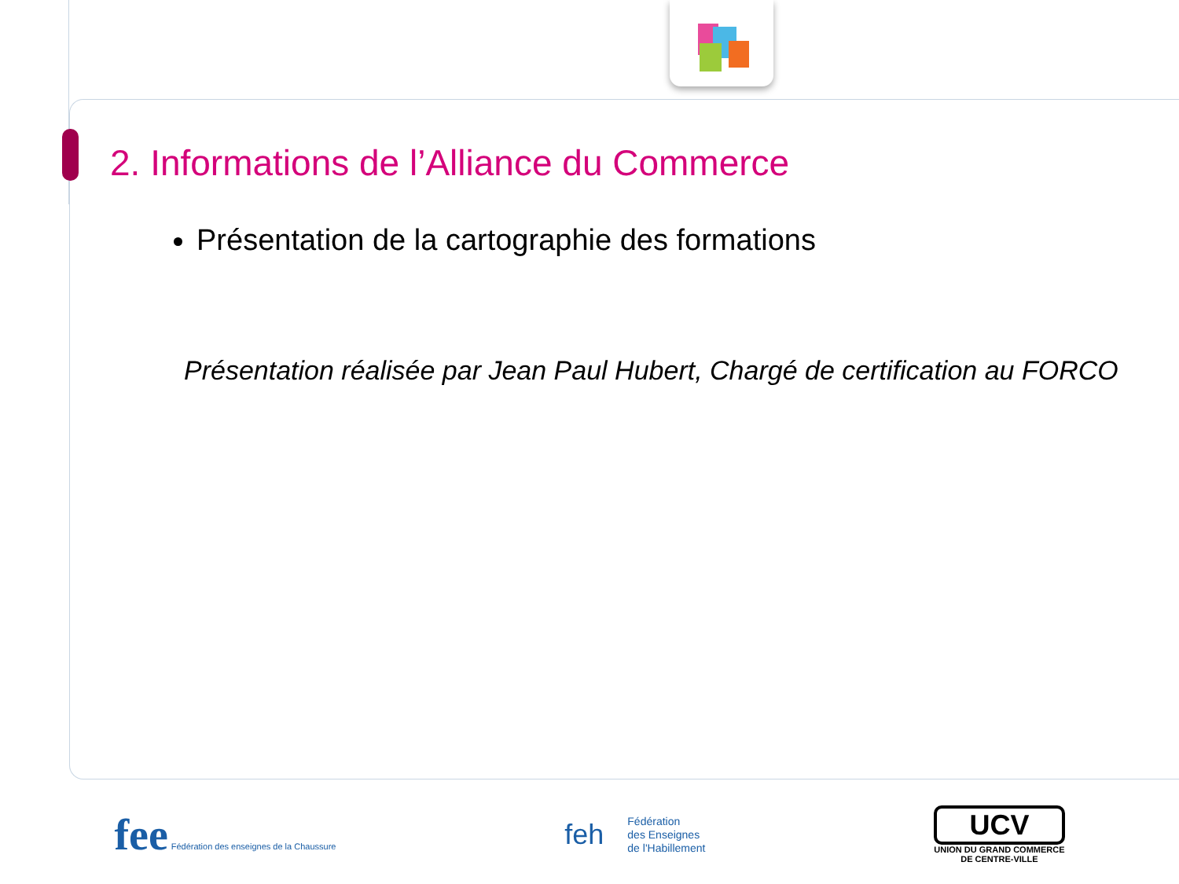2. Informations de l’Alliance du Commerce
Présentation de la cartographie des formations
Présentation réalisée par Jean Paul Hubert, Chargé de certification au FORCO
fee Fédération des enseignes de la Chaussure
feh Fédération
des Enseignes
de l'Habillement
UCV
UNION DU GRAND COMMERCE
DE CENTRE-VILLE